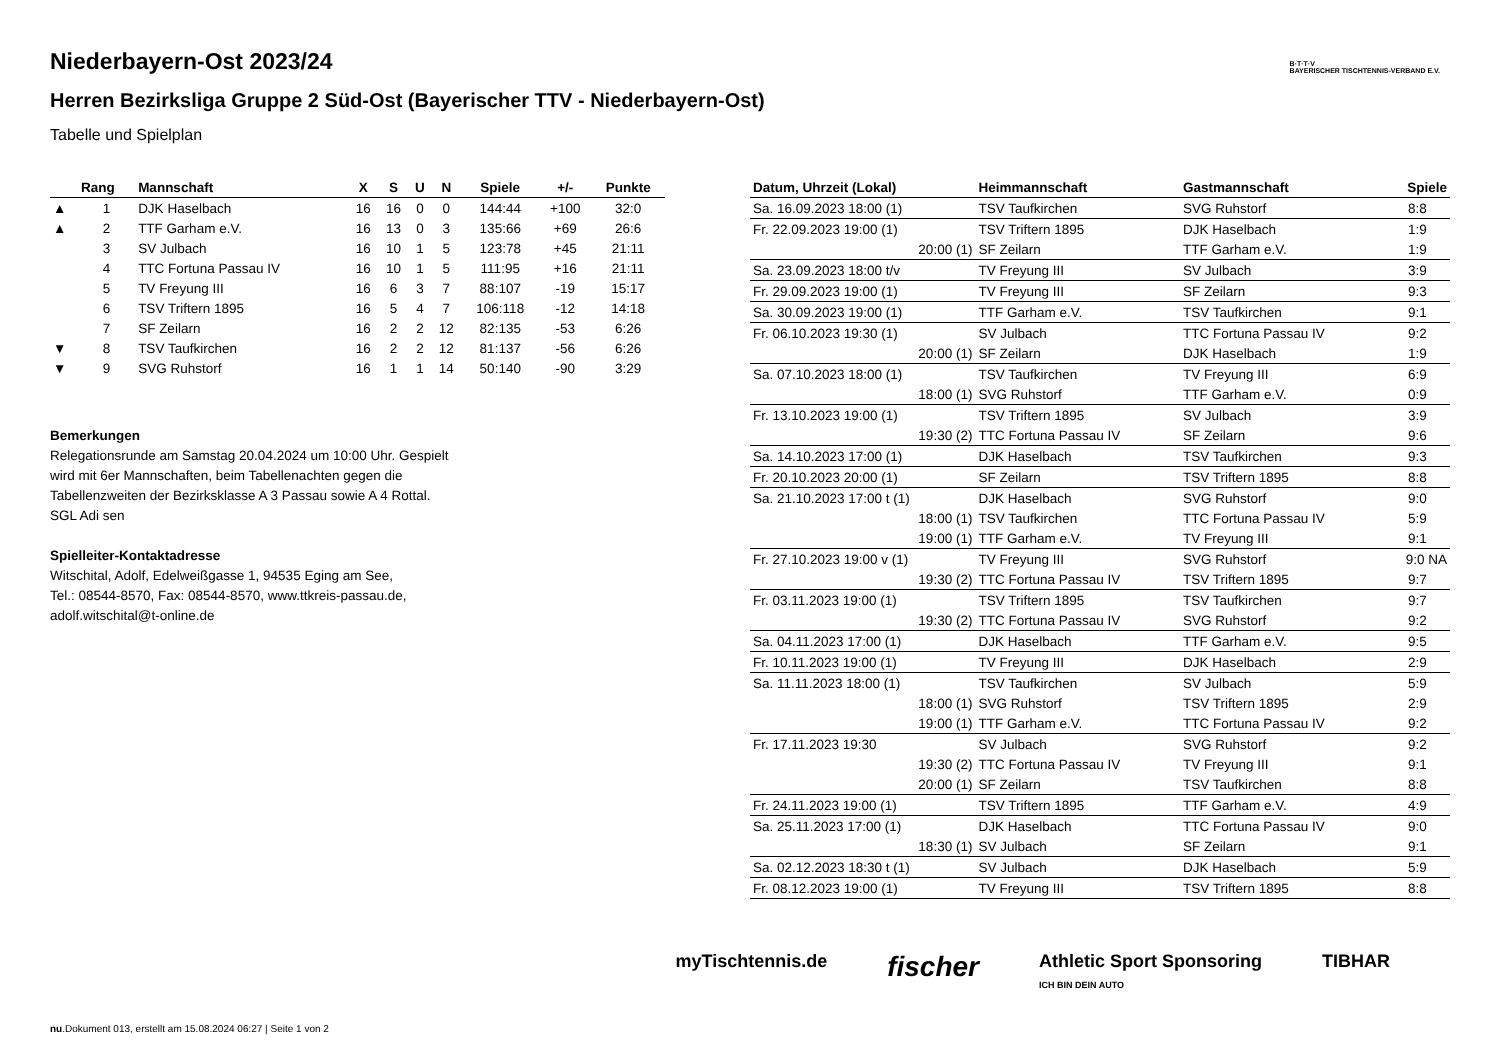B·T·T·V
BAYERISCHER TISCHTENNIS-VERBAND E.V.
Niederbayern-Ost 2023/24
Herren Bezirksliga Gruppe 2 Süd-Ost (Bayerischer TTV - Niederbayern-Ost)
Tabelle und Spielplan
| | Rang | Mannschaft | X | S | U | N | Spiele | +/- | Punkte |
| --- | --- | --- | --- | --- | --- | --- | --- | --- | --- |
| ▲ | 1 | DJK Haselbach | 16 | 16 | 0 | 0 | 144:44 | +100 | 32:0 |
| ▲ | 2 | TTF Garham e.V. | 16 | 13 | 0 | 3 | 135:66 | +69 | 26:6 |
| | 3 | SV Julbach | 16 | 10 | 1 | 5 | 123:78 | +45 | 21:11 |
| | 4 | TTC Fortuna Passau IV | 16 | 10 | 1 | 5 | 111:95 | +16 | 21:11 |
| | 5 | TV Freyung III | 16 | 6 | 3 | 7 | 88:107 | -19 | 15:17 |
| | 6 | TSV Triftern 1895 | 16 | 5 | 4 | 7 | 106:118 | -12 | 14:18 |
| | 7 | SF Zeilarn | 16 | 2 | 2 | 12 | 82:135 | -53 | 6:26 |
| ▼ | 8 | TSV Taufkirchen | 16 | 2 | 2 | 12 | 81:137 | -56 | 6:26 |
| ▼ | 9 | SVG Ruhstorf | 16 | 1 | 1 | 14 | 50:140 | -90 | 3:29 |
Bemerkungen
Relegationsrunde am Samstag 20.04.2024 um 10:00 Uhr. Gespielt
wird mit 6er Mannschaften, beim Tabellenachten gegen die
Tabellenzweiten der Bezirksklasse A 3 Passau sowie A 4 Rottal.
SGL Adi sen
Spielleiter-Kontaktadresse
Witschital, Adolf, Edelweißgasse 1, 94535 Eging am See,
Tel.: 08544-8570, Fax: 08544-8570, www.ttkreis-passau.de,
adolf.witschital@t-online.de
| Datum, Uhrzeit (Lokal) | Heimmannschaft | Gastmannschaft | Spiele |
| --- | --- | --- | --- |
| Sa. 16.09.2023 18:00 (1) | TSV Taufkirchen | SVG Ruhstorf | 8:8 |
| Fr. 22.09.2023 19:00 (1) | TSV Triftern 1895 | DJK Haselbach | 1:9 |
| 20:00 (1) | SF Zeilarn | TTF Garham e.V. | 1:9 |
| Sa. 23.09.2023 18:00 t/v | TV Freyung III | SV Julbach | 3:9 |
| Fr. 29.09.2023 19:00 (1) | TV Freyung III | SF Zeilarn | 9:3 |
| Sa. 30.09.2023 19:00 (1) | TTF Garham e.V. | TSV Taufkirchen | 9:1 |
| Fr. 06.10.2023 19:30 (1) | SV Julbach | TTC Fortuna Passau IV | 9:2 |
| 20:00 (1) | SF Zeilarn | DJK Haselbach | 1:9 |
| Sa. 07.10.2023 18:00 (1) | TSV Taufkirchen | TV Freyung III | 6:9 |
| 18:00 (1) | SVG Ruhstorf | TTF Garham e.V. | 0:9 |
| Fr. 13.10.2023 19:00 (1) | TSV Triftern 1895 | SV Julbach | 3:9 |
| 19:30 (2) | TTC Fortuna Passau IV | SF Zeilarn | 9:6 |
| Sa. 14.10.2023 17:00 (1) | DJK Haselbach | TSV Taufkirchen | 9:3 |
| Fr. 20.10.2023 20:00 (1) | SF Zeilarn | TSV Triftern 1895 | 8:8 |
| Sa. 21.10.2023 17:00 t (1) | DJK Haselbach | SVG Ruhstorf | 9:0 |
| 18:00 (1) | TSV Taufkirchen | TTC Fortuna Passau IV | 5:9 |
| 19:00 (1) | TTF Garham e.V. | TV Freyung III | 9:1 |
| Fr. 27.10.2023 19:00 v (1) | TV Freyung III | SVG Ruhstorf | 9:0 NA |
| 19:30 (2) | TTC Fortuna Passau IV | TSV Triftern 1895 | 9:7 |
| Fr. 03.11.2023 19:00 (1) | TSV Triftern 1895 | TSV Taufkirchen | 9:7 |
| 19:30 (2) | TTC Fortuna Passau IV | SVG Ruhstorf | 9:2 |
| Sa. 04.11.2023 17:00 (1) | DJK Haselbach | TTF Garham e.V. | 9:5 |
| Fr. 10.11.2023 19:00 (1) | TV Freyung III | DJK Haselbach | 2:9 |
| Sa. 11.11.2023 18:00 (1) | TSV Taufkirchen | SV Julbach | 5:9 |
| 18:00 (1) | SVG Ruhstorf | TSV Triftern 1895 | 2:9 |
| 19:00 (1) | TTF Garham e.V. | TTC Fortuna Passau IV | 9:2 |
| Fr. 17.11.2023 19:30 | SV Julbach | SVG Ruhstorf | 9:2 |
| 19:30 (2) | TTC Fortuna Passau IV | TV Freyung III | 9:1 |
| 20:00 (1) | SF Zeilarn | TSV Taufkirchen | 8:8 |
| Fr. 24.11.2023 19:00 (1) | TSV Triftern 1895 | TTF Garham e.V. | 4:9 |
| Sa. 25.11.2023 17:00 (1) | DJK Haselbach | TTC Fortuna Passau IV | 9:0 |
| 18:30 (1) | SV Julbach | SF Zeilarn | 9:1 |
| Sa. 02.12.2023 18:30 t (1) | SV Julbach | DJK Haselbach | 5:9 |
| Fr. 08.12.2023 19:00 (1) | TV Freyung III | TSV Triftern 1895 | 8:8 |
myTischtennis.de fischer Athletic Sport Sponsoring
ICH BIN DEIN AUTO TIBHAR
nu.Dokument 013, erstellt am 15.08.2024 06:27 | Seite 1 von 2